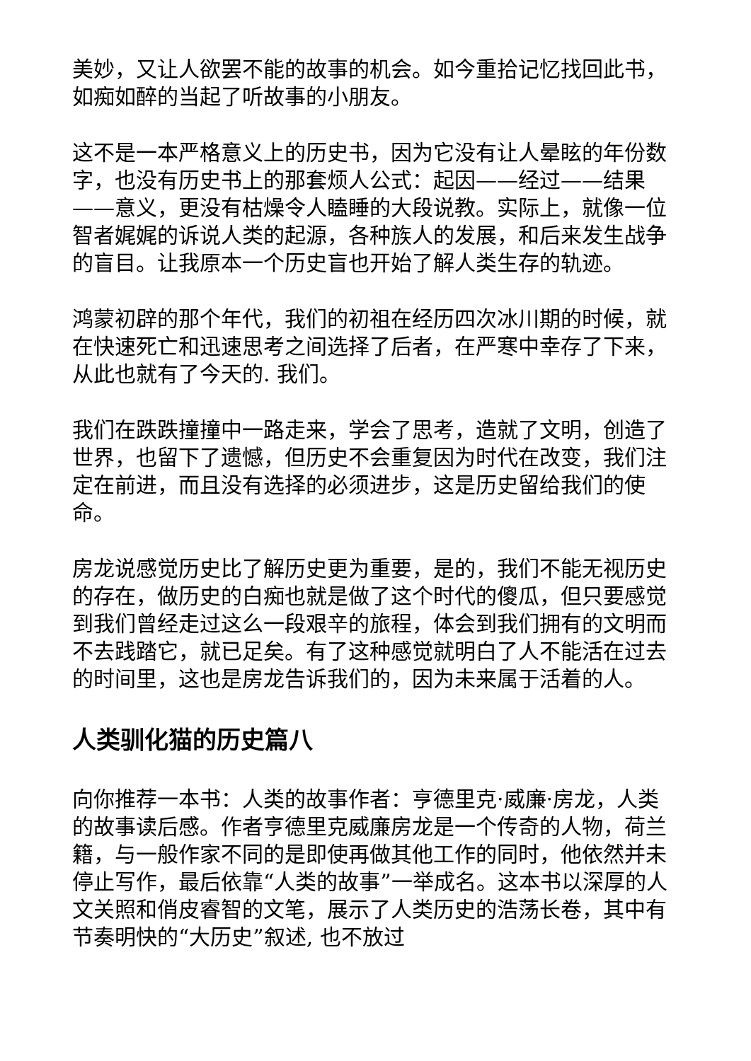美妙，又让人欲罢不能的故事的机会。如今重拾记忆找回此书，如痴如醉的当起了听故事的小朋友。
这不是一本严格意义上的历史书，因为它没有让人晕眩的年份数字，也没有历史书上的那套烦人公式：起因——经过——结果——意义，更没有枯燥令人瞌睡的大段说教。实际上，就像一位智者娓娓的诉说人类的起源，各种族人的发展，和后来发生战争的盲目。让我原本一个历史盲也开始了解人类生存的轨迹。
鸿蒙初辟的那个年代，我们的初祖在经历四次冰川期的时候，就在快速死亡和迅速思考之间选择了后者，在严寒中幸存了下来，从此也就有了今天的. 我们。
我们在跌跌撞撞中一路走来，学会了思考，造就了文明，创造了世界，也留下了遗憾，但历史不会重复因为时代在改变，我们注定在前进，而且没有选择的必须进步，这是历史留给我们的使命。
房龙说感觉历史比了解历史更为重要，是的，我们不能无视历史的存在，做历史的白痴也就是做了这个时代的傻瓜，但只要感觉到我们曾经走过这么一段艰辛的旅程，体会到我们拥有的文明而不去践踏它，就已足矣。有了这种感觉就明白了人不能活在过去的时间里，这也是房龙告诉我们的，因为未来属于活着的人。
人类驯化猫的历史篇八
向你推荐一本书：人类的故事作者：亨德里克·威廉·房龙，人类的故事读后感。作者亨德里克威廉房龙是一个传奇的人物，荷兰籍，与一般作家不同的是即使再做其他工作的同时，他依然并未停止写作，最后依靠“人类的故事”一举成名。这本书以深厚的人文关照和俏皮睿智的文笔，展示了人类历史的浩荡长卷，其中有节奏明快的“大历史”叙述, 也不放过